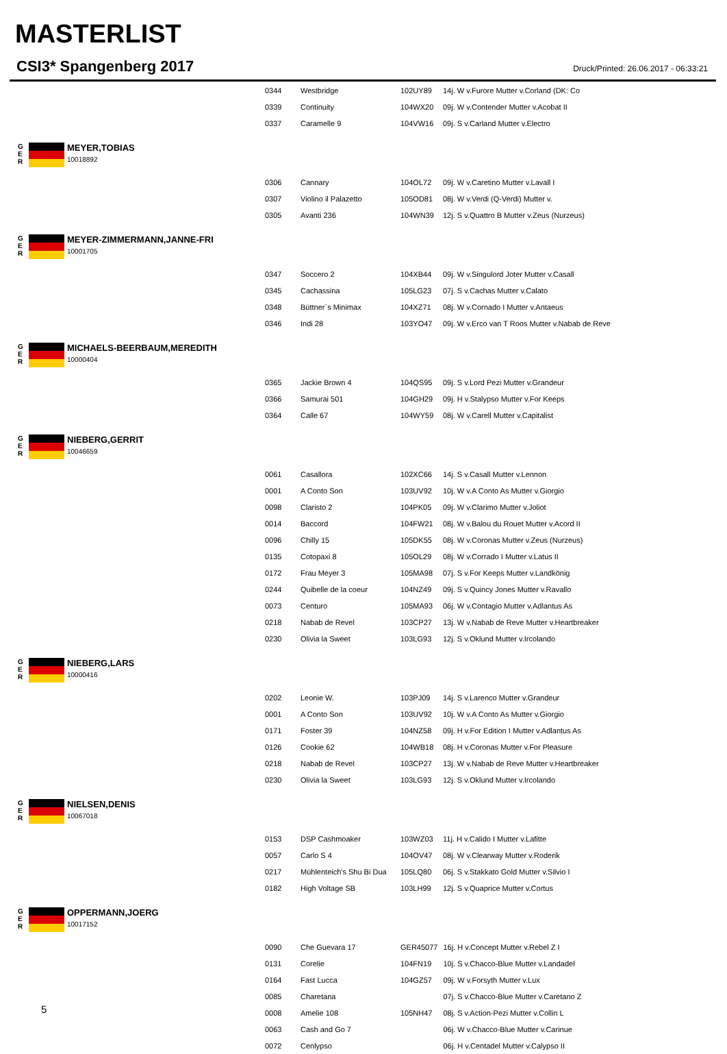MASTERLIST
CSI3* Spangenberg 2017 Druck/Printed: 26.06.2017 - 06:33:21
| 0344 | Westbridge | 102UY89 | 14j. W v.Furore Mutter v.Corland (DK: Co |
| 0339 | Continuity | 104WX20 | 09j. W v.Contender Mutter v.Acobat II |
| 0337 | Caramelle 9 | 104VW16 | 09j. S v.Carland Mutter v.Electro |
G
E
R
MEYER,TOBIAS
10018892
| 0306 | Cannary | 104OL72 | 09j. W v.Caretino Mutter v.Lavall I |
| 0307 | Violino il Palazetto | 105OD81 | 08j. W v.Verdi (Q-Verdi) Mutter v. |
| 0305 | Avanti 236 | 104WN39 | 12j. S v.Quattro B Mutter v.Zeus (Nurzeus) |
G
E
R
MEYER-ZIMMERMANN,JANNE-FRI
10001705
| 0347 | Soccero 2 | 104XB44 | 09j. W v.Singulord Joter Mutter v.Casall |
| 0345 | Cachassina | 105LG23 | 07j. S v.Cachas Mutter v.Calato |
| 0348 | Büttner`s Minimax | 104XZ71 | 08j. W v.Cornado I Mutter v.Antaeus |
| 0346 | Indi 28 | 103YO47 | 09j. W v.Erco van T Roos Mutter v.Nabab de Reve |
G
E
R
MICHAELS-BEERBAUM,MEREDITH
10000404
| 0365 | Jackie Brown 4 | 104QS95 | 09j. S v.Lord Pezi Mutter v.Grandeur |
| 0366 | Samurai 501 | 104GH29 | 09j. H v.Stalypso Mutter v.For Keeps |
| 0364 | Calle 67 | 104WY59 | 08j. W v.Carell Mutter v.Capitalist |
G
E
R
NIEBERG,GERRIT
10046659
| 0061 | Casallora | 102XC66 | 14j. S v.Casall Mutter v.Lennon |
| 0001 | A Conto Son | 103UV92 | 10j. W v.A Conto As Mutter v.Giorgio |
| 0098 | Claristo 2 | 104PK05 | 09j. W v.Clarimo Mutter v.Joliot |
| 0014 | Baccord | 104FW21 | 08j. W v.Balou du Rouet Mutter v.Acord II |
| 0096 | Chilly 15 | 105DK55 | 08j. W v.Coronas Mutter v.Zeus (Nurzeus) |
| 0135 | Cotopaxi 8 | 105OL29 | 08j. W v.Corrado I Mutter v.Latus II |
| 0172 | Frau Meyer 3 | 105MA98 | 07j. S v.For Keeps Mutter v.Landkönig |
| 0244 | Quibelle de la coeur | 104NZ49 | 09j. S v.Quincy Jones Mutter v.Ravallo |
| 0073 | Centuro | 105MA93 | 06j. W v.Contagio Mutter v.Adlantus As |
| 0218 | Nabab de Revel | 103CP27 | 13j. W v.Nabab de Reve Mutter v.Heartbreaker |
| 0230 | Olivia la Sweet | 103LG93 | 12j. S v.Oklund Mutter v.Ircolando |
G
E
R
NIEBERG,LARS
10000416
| 0202 | Leonie W. | 103PJ09 | 14j. S v.Larenco Mutter v.Grandeur |
| 0001 | A Conto Son | 103UV92 | 10j. W v.A Conto As Mutter v.Giorgio |
| 0171 | Foster 39 | 104NZ58 | 09j. H v.For Edition I Mutter v.Adlantus As |
| 0126 | Cookie 62 | 104WB18 | 08j. H v.Coronas Mutter v.For Pleasure |
| 0218 | Nabab de Revel | 103CP27 | 13j. W v.Nabab de Reve Mutter v.Heartbreaker |
| 0230 | Olivia la Sweet | 103LG93 | 12j. S v.Oklund Mutter v.Ircolando |
G
E
R
NIELSEN,DENIS
10067018
| 0153 | DSP Cashmoaker | 103WZ03 | 11j. H v.Calido I Mutter v.Lafitte |
| 0057 | Carlo S 4 | 104OV47 | 08j. W v.Clearway Mutter v.Roderik |
| 0217 | Mühlenteich's Shu Bi Dua | 105LQ80 | 06j. S v.Stakkato Gold Mutter v.Silvio I |
| 0182 | High Voltage SB | 103LH99 | 12j. S v.Quaprice Mutter v.Cortus |
G
E
R
OPPERMANN,JOERG
10017152
| 0090 | Che Guevara 17 | GER45077 | 16j. H v.Concept Mutter v.Rebel Z I |
| 0131 | Corelie | 104FN19 | 10j. S v.Chacco-Blue Mutter v.Landadel |
| 0164 | Fast Lucca | 104GZ57 | 09j. W v.Forsyth Mutter v.Lux |
| 0085 | Charetana | | 07j. S v.Chacco-Blue Mutter v.Caretano Z |
| 0008 | Amelie 108 | 105NH47 | 08j. S v.Action-Pezi Mutter v.Collin L |
| 0063 | Cash and Go 7 | | 06j. W v.Chacco-Blue Mutter v.Carinue |
| 0072 | Cenlypso | | 06j. H v.Centadel Mutter v.Calypso II |
5